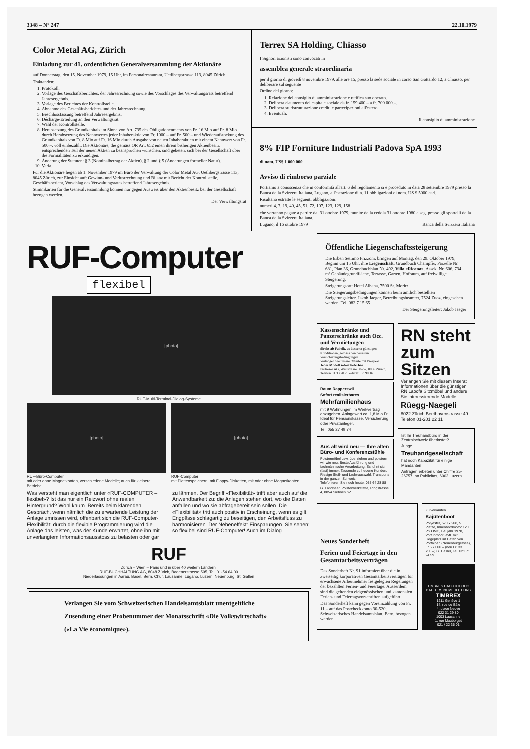3348 – N° 247 22.10.1979
Color Metal AG, Zürich
Einladung zur 41. ordentlichen Generalversammlung der Aktionäre
auf Donnerstag, den 15. November 1979, 15 Uhr, im Personalrestaurant, Uetlibergstrasse 113, 8045 Zürich.
Traktanden:
1. Protokoll.
2. Vorlage des Geschäftsberichtes, der Jahresrechnung sowie des Vorschlages des Verwaltungsrats betreffend Jahresergebnis.
3. Vorlage des Berichtes der Kontrollstelle.
4. Abnahme des Geschäftsberichtes und der Jahresrechnung.
5. Beschlussfassung betreffend Jahresergebnis.
6. Décharge-Erteilung an den Verwaltungsrat.
7. Wahl der Kontrollstelle.
8. Herabsetzung des Grundkapitals im Sinne von Art. 735 des Obligationenrechts von Fr. 16 Mio auf Fr. 8 Mio durch Herabsetzung des Nennwertes jeder Inhaberaktie von Fr. 1000.– auf Fr. 500.– und Wiederaufstockung des Grundkapitals von Fr. 8 Mio auf Fr. 16 Mio durch Ausgabe von neuen Inhaberaktien mit einem Nennwert von Fr. 500.–, voll einbezahlt. Die Aktionäre, die gemäss OR Art. 652 einen ihrem bisherigen Aktienbesitz entsprechenden Teil der neuen Aktien zu beanspruchen wünschen, sind gebeten, sich bei der Gesellschaft über die Formalitäten zu erkundigen.
9. Änderung der Statuten: § 3 (Nominalbetrag der Aktien), § 2 und § 5 (Änderungen formeller Natur).
10. Varia.
Für die Aktionäre liegen ab 1. November 1979 im Büro der Verwaltung der Color Metal AG, Uetlibergstrasse 113, 8045 Zürich, zur Einsicht auf: Gewinn- und Verlustrechnung und Bilanz mit Bericht der Kontrollstelle, Geschäftsbericht, Vorschlag des Verwaltungsrates betreffend Jahresergebnis.
Stimmkarten für die Generalversammlung können nur gegen Ausweis über den Aktienbesitz bei der Gesellschaft bezogen werden.
Der Verwaltungsrat
Terrex SA Holding, Chiasso
I Signori azionisti sono convocati in
assemblea generale straordinaria
per il giorno di giovedì 8 novembre 1979, alle ore 15, presso la sede sociale in corso San Gottardo 12, a Chiasso, per deliberare sul seguente
Ordine del giorno:
1. Relazione del consiglio di amministrazione e ratifica suo operato.
2. Delibera d'aumento del capitale sociale da fr. 159 400.– a fr. 700 000.–.
3. Delibera su ristrutturazione crediti e partecipazioni all'estero.
4. Eventuali.
Il consiglio di amministrazione
8% FIP Forniture Industriali Padova SpA 1993
di nom. US$ 1 000 000
Avviso di rimborso parziale
Portiamo a conoscenza che in conformità all'art. 6 del regolamento si è proceduto in data 28 settembre 1979 presso la Banca della Svizzera Italiana, Lugano, all'estrazione di n. 11 obbligazioni di nom. US $ 5000 cad.
Risultano estratte le seguenti obbligazioni:
numeri 4, 7, 19, 40, 45, 51, 72, 107, 123, 129, 158
che verranno pagate a partire dal 31 ottobre 1979, munite della cedola 31 ottobre 1980 e seg. presso gli sportelli della Banca della Svizzera Italiana.
Lugano, il 16 ottobre 1979 Banca della Svizzera Italiana
RUF-Computer
flexibel
[photo]
RUF-Multi-Terminal-Dialog-Systeme
[photo]
RUF-Büro-Computer
mit oder ohne Magnetkonten, verschiedene Modelle; auch für kleinere Betriebe
[photo]
RUF-Computer
mit Plattenspeichern, mit Floppy-Disketten, mit oder ohne Magnetkonten
Was versteht man eigentlich unter «RUF-COMPUTER – flexibel»? Ist das nur ein Reizwort ohne realen Hintergrund? Wohl kaum. Bereits beim klärenden Gespräch, wenn nämlich die zu erwartende Leistung der Anlage umrissen wird, offenbart sich die RUF-Computer-Flexibilität: durch die flexible Programmierung wird die Anlage das leisten, was der Kunde erwartet, ohne ihn mit unverlangtem Informationsausstoss zu belasten oder gar zu lähmen. Der Begriff «Flexibilität» trifft aber auch auf die Anwendbarkeit zu: die Anlagen stehen dort, wo die Daten anfallen und wo sie abfragebereit sein sollen. Die «Flexibilität» tritt auch positiv in Erscheinung, wenn es gilt, Engpässe schlagartig zu beseitigen, den Arbeitsfluss zu harmonisieren. Der Nebeneffekt: Einsparungen. Sie sehen: so flexibel sind RUF-Computer! Auch im Dialog.
RUF
Zürich – Wien – Paris und in über 40 weitern Ländern.
RUF-BUCHHALTUNG AG, 8048 Zürich, Badenerstrasse 595, Tel. 01-54 64 00
Niederlassungen in Aarau, Basel, Bern, Chur, Lausanne, Lugano, Luzern, Neuenburg, St. Gallen
Verlangen Sie vom Schweizerischen Handelsamtsblatt unentgeltliche Zusendung einer Probenummer der Monatsschrift «Die Volkswirtschaft» («La Vie économique»).
Öffentliche Liegenschaftssteigerung
Die Erben Settimo Frizzoni, bringen auf Montag, den 29. Oktober 1979, Beginn um 15 Uhr, ihre Liegenschaft, Grundbuch Champfèr, Parzelle Nr. 681, Plan 36, Grundbuchblatt Nr. 492, Villa «Ricana», Assek. Nr. 606, 734 m² Gebäudegrundfläche, Terrasse, Garten, Hofraum, auf freiwillige Steigerung.
Steigerungsort: Hotel Albana, 7500 St. Moritz.
Die Steigerungsbedingungen können beim amtlich bestellten Steigerungsleiter, Jakob Jaeger, Betreibungsbeamter, 7524 Zuoz, eingesehen werden. Tel. 082 7 15 65
Der Steigerungsleiter: Jakob Jaeger
Kassenschränke und Panzerschränke auch Occ. und Vermietungen
direkt ab Fabrik, zu äusserst günstigen Konditionen, gemäss den neuesten Versicherungsbedingungen.
Verlangen Sie unsere Offerte mit Prospekt.
Jedes Modell sofort lieferbar.
Protresor AG, Weststrasse 50–52, 8036 Zürich, Telefon 01 33 70 20 oder 01 53 90 16
Raum Rapperswil
Sofort realisierbares
Mehrfamilienhaus
mit 9 Wohnungen im Werkvertrag abzugeben. Anlagewert ca. 1,8 Mio Fr. Ideal für Pensionskasse, Versicherung oder Privatanleger.
Tel. 055 27 49 74
Aus alt wird neu — Ihre alten Büro- und Konferenzstühle
Polstermöbel usw. überziehen und polstern wir wie neu. Beste Ausführung und fachmännische Verarbeitung. Es lohnt sich (fast) immer. Tausende zufriedene Kunden. Riesige Stoff- und Lederauswahl. Transporte in der ganzen Schweiz.
Telefonieren Sie noch heute: 055 64 28 88
G. Landheer, Polsterwerkstätte, Ringstrasse 4, 8854 Siebnen SZ
RN steht zum Sitzen
Verlangen Sie mit diesem Inserat Informationen über die günstigen RN Labofa Sitzmöbel und andere Sie interessierende Modelle.
Rüegg-Naegeli
8022 Zürich Beethovenstrasse 49
Telefon 01-201 22 11
Ist Ihr Treuhandbüro in der Zentralschweiz überlastet?
Junge
Treuhandgesellschaft
hat noch Kapazität für einige Mandanten
Anfragen erbeten unter Chiffre 25-26757, an Publicitas, 6002 Luzern.
Neues Sonderheft
Ferien und Feiertage in den Gesamtarbeitsverträgen
Das Sonderheft Nr. 91 informiert über die in zweiseitig korporativen Gesamtarbeitsverträgen für erwachsene Arbeitnehmer festgelegten Regelungen der bezahlten Ferien- und Feiertage. Ausserdem sind die geltenden eidgenössischen und kantonalen Ferien- und Feiertagsvorschriften aufgeführt.
Das Sonderheft kann gegen Voreinzahlung von Fr. 11.– auf das Postcheckkonto 30-520, Schweizerisches Handelsamtsblatt, Bern, bezogen werden.
Zu verkaufen
Kajütenboot
Polyester, 570 x 208, 5 Plätze, Innenbordmotor 120 PS OMC, Baujahr 1978, Vorführboot, evtl. mit Liegeplatz im Hafen von Portalban (Neuenburgersee), Fr. 27 000.– (neu Fr. 33 750.–) G. Hasler, Tel. 021 71 24 59
TIMBRES CAOUTCHOUC DATEURS NUMEROTEURS
TIMBREX
1211 Genève 1
14, rue de Bâle
4, place Neuve
022 31 29 80
1003 Lausanne
1, rue Mauborget
021 / 22 35 01